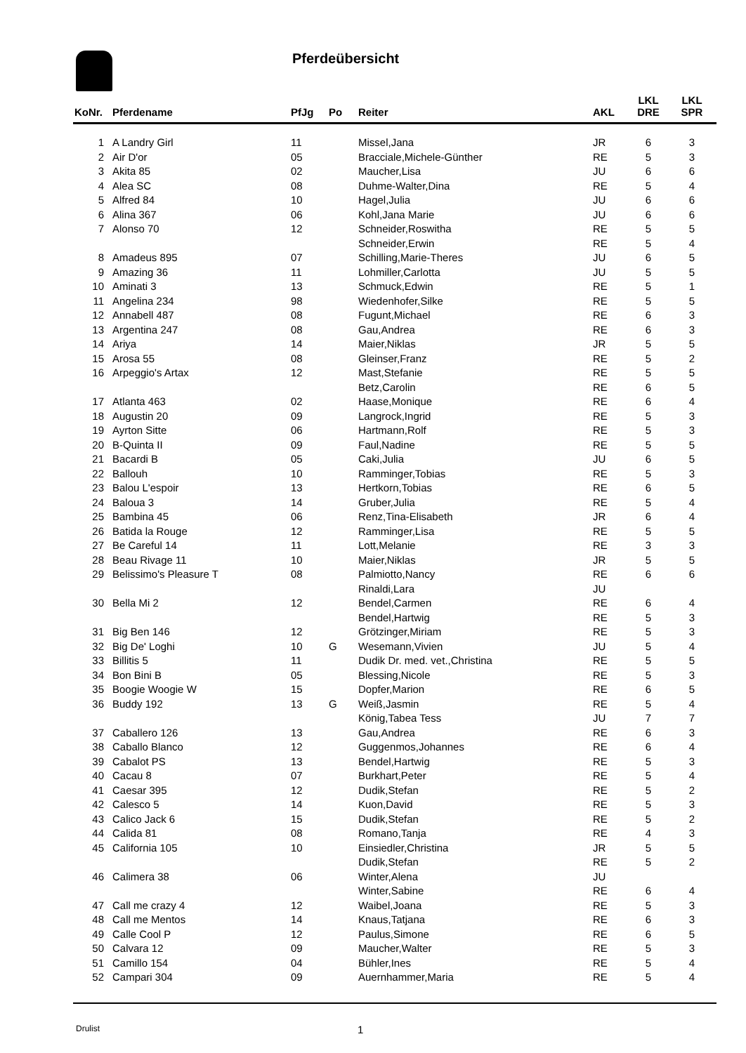Pferdeübersicht
| KoNr. | Pferdename | PfJg | Po | Reiter | AKL | LKL DRE | LKL SPR |
| --- | --- | --- | --- | --- | --- | --- | --- |
| 1 | A Landry Girl | 11 | | Missel,Jana | JR | 6 | 3 |
| 2 | Air D'or | 05 | | Bracciale,Michele-Günther | RE | 5 | 3 |
| 3 | Akita 85 | 02 | | Maucher,Lisa | JU | 6 | 6 |
| 4 | Alea SC | 08 | | Duhme-Walter,Dina | RE | 5 | 4 |
| 5 | Alfred 84 | 10 | | Hagel,Julia | JU | 6 | 6 |
| 6 | Alina 367 | 06 | | Kohl,Jana Marie | JU | 6 | 6 |
| 7 | Alonso 70 | 12 | | Schneider,Roswitha | RE | 5 | 5 |
| | | | | Schneider,Erwin | RE | 5 | 4 |
| 8 | Amadeus 895 | 07 | | Schilling,Marie-Theres | JU | 6 | 5 |
| 9 | Amazing 36 | 11 | | Lohmiller,Carlotta | JU | 5 | 5 |
| 10 | Aminati 3 | 13 | | Schmuck,Edwin | RE | 5 | 1 |
| 11 | Angelina 234 | 98 | | Wiedenhofer,Silke | RE | 5 | 5 |
| 12 | Annabell 487 | 08 | | Fugunt,Michael | RE | 6 | 3 |
| 13 | Argentina 247 | 08 | | Gau,Andrea | RE | 6 | 3 |
| 14 | Ariya | 14 | | Maier,Niklas | JR | 5 | 5 |
| 15 | Arosa 55 | 08 | | Gleinser,Franz | RE | 5 | 2 |
| 16 | Arpeggio's Artax | 12 | | Mast,Stefanie | RE | 5 | 5 |
| | | | | Betz,Carolin | RE | 6 | 5 |
| 17 | Atlanta 463 | 02 | | Haase,Monique | RE | 6 | 4 |
| 18 | Augustin 20 | 09 | | Langrock,Ingrid | RE | 5 | 3 |
| 19 | Ayrton Sitte | 06 | | Hartmann,Rolf | RE | 5 | 3 |
| 20 | B-Quinta II | 09 | | Faul,Nadine | RE | 5 | 5 |
| 21 | Bacardi B | 05 | | Caki,Julia | JU | 6 | 5 |
| 22 | Ballouh | 10 | | Ramminger,Tobias | RE | 5 | 3 |
| 23 | Balou L'espoir | 13 | | Hertkorn,Tobias | RE | 6 | 5 |
| 24 | Baloua 3 | 14 | | Gruber,Julia | RE | 5 | 4 |
| 25 | Bambina 45 | 06 | | Renz,Tina-Elisabeth | JR | 6 | 4 |
| 26 | Batida la Rouge | 12 | | Ramminger,Lisa | RE | 5 | 5 |
| 27 | Be Careful 14 | 11 | | Lott,Melanie | RE | 3 | 3 |
| 28 | Beau Rivage 11 | 10 | | Maier,Niklas | JR | 5 | 5 |
| 29 | Belissimo's Pleasure T | 08 | | Palmiotto,Nancy | RE | 6 | 6 |
| | | | | Rinaldi,Lara | JU | | |
| 30 | Bella Mi 2 | 12 | | Bendel,Carmen | RE | 6 | 4 |
| | | | | Bendel,Hartwig | RE | 5 | 3 |
| 31 | Big Ben 146 | 12 | | Grötzinger,Miriam | RE | 5 | 3 |
| 32 | Big De' Loghi | 10 | G | Wesemann,Vivien | JU | 5 | 4 |
| 33 | Billitis 5 | 11 | | Dudik Dr. med. vet.,Christina | RE | 5 | 5 |
| 34 | Bon Bini B | 05 | | Blessing,Nicole | RE | 5 | 3 |
| 35 | Boogie Woogie W | 15 | | Dopfer,Marion | RE | 6 | 5 |
| 36 | Buddy 192 | 13 | G | Weiß,Jasmin | RE | 5 | 4 |
| | | | | König,Tabea Tess | JU | 7 | 7 |
| 37 | Caballero 126 | 13 | | Gau,Andrea | RE | 6 | 3 |
| 38 | Caballo Blanco | 12 | | Guggenmos,Johannes | RE | 6 | 4 |
| 39 | Cabalot PS | 13 | | Bendel,Hartwig | RE | 5 | 3 |
| 40 | Cacau 8 | 07 | | Burkhart,Peter | RE | 5 | 4 |
| 41 | Caesar 395 | 12 | | Dudik,Stefan | RE | 5 | 2 |
| 42 | Calesco 5 | 14 | | Kuon,David | RE | 5 | 3 |
| 43 | Calico Jack 6 | 15 | | Dudik,Stefan | RE | 5 | 2 |
| 44 | Calida 81 | 08 | | Romano,Tanja | RE | 4 | 3 |
| 45 | California 105 | 10 | | Einsiedler,Christina | JR | 5 | 5 |
| | | | | Dudik,Stefan | RE | 5 | 2 |
| 46 | Calimera 38 | 06 | | Winter,Alena | JU | | |
| | | | | Winter,Sabine | RE | 6 | 4 |
| 47 | Call me crazy 4 | 12 | | Waibel,Joana | RE | 5 | 3 |
| 48 | Call me Mentos | 14 | | Knaus,Tatjana | RE | 6 | 3 |
| 49 | Calle Cool P | 12 | | Paulus,Simone | RE | 6 | 5 |
| 50 | Calvara 12 | 09 | | Maucher,Walter | RE | 5 | 3 |
| 51 | Camillo 154 | 04 | | Bühler,Ines | RE | 5 | 4 |
| 52 | Campari 304 | 09 | | Auernhammer,Maria | RE | 5 | 4 |
Drulist 1